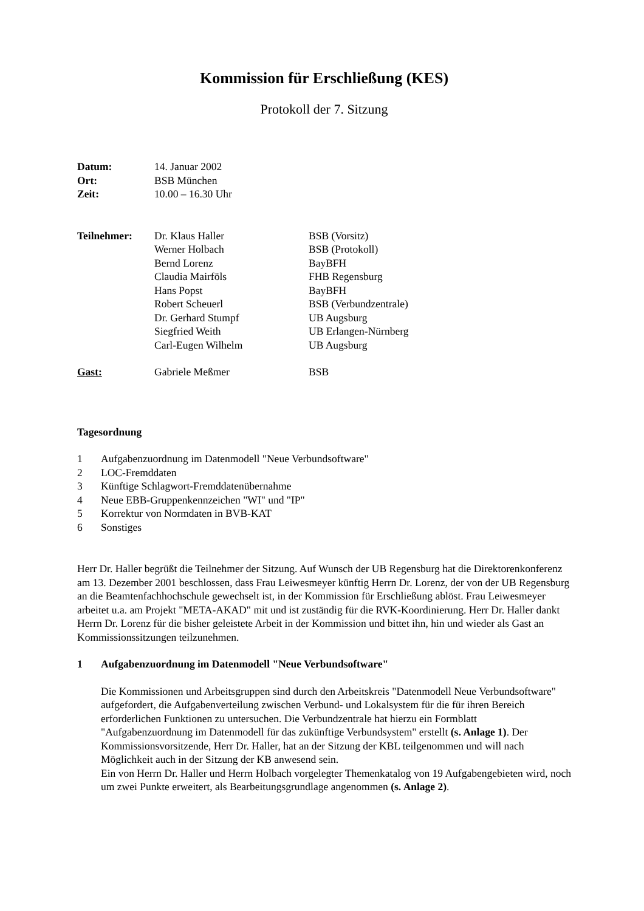Kommission für Erschließung (KES)
Protokoll der 7. Sitzung
| Datum: | 14. Januar 2002 |
| Ort: | BSB München |
| Zeit: | 10.00 – 16.30 Uhr |
| Teilnehmer: | Dr. Klaus Haller | BSB (Vorsitz) |
| | Werner Holbach | BSB (Protokoll) |
| | Bernd Lorenz | BayBFH |
| | Claudia Mairföls | FHB Regensburg |
| | Hans Popst | BayBFH |
| | Robert Scheuerl | BSB (Verbundzentrale) |
| | Dr. Gerhard Stumpf | UB Augsburg |
| | Siegfried Weith | UB Erlangen-Nürnberg |
| | Carl-Eugen Wilhelm | UB Augsburg |
| Gast: | Gabriele Meßmer | BSB |
Tagesordnung
| 1 | Aufgabenzuordnung im Datenmodell "Neue Verbundsoftware" |
| 2 | LOC-Fremddaten |
| 3 | Künftige Schlagwort-Fremddatenübernahme |
| 4 | Neue EBB-Gruppenkennzeichen "WI" und "IP" |
| 5 | Korrektur von Normdaten in BVB-KAT |
| 6 | Sonstiges |
Herr Dr. Haller begrüßt die Teilnehmer der Sitzung. Auf Wunsch der UB Regensburg hat die Direktorenkonferenz am 13. Dezember 2001 beschlossen, dass Frau Leiwesmeyer künftig Herrn Dr. Lorenz, der von der UB Regensburg an die Beamtenfachhochschule gewechselt ist, in der Kommission für Erschließung ablöst. Frau Leiwesmeyer arbeitet u.a. am Projekt "META-AKAD" mit und ist zuständig für die RVK-Koordinierung. Herr Dr. Haller dankt Herrn Dr. Lorenz für die bisher geleistete Arbeit in der Kommission und bittet ihn, hin und wieder als Gast an Kommissionssitzungen teilzunehmen.
1 Aufgabenzuordnung im Datenmodell "Neue Verbundsoftware"
Die Kommissionen und Arbeitsgruppen sind durch den Arbeitskreis "Datenmodell Neue Verbundsoftware" aufgefordert, die Aufgabenverteilung zwischen Verbund- und Lokalsystem für die für ihren Bereich erforderlichen Funktionen zu untersuchen. Die Verbundzentrale hat hierzu ein Formblatt "Aufgabenzuordnung im Datenmodell für das zukünftige Verbundsystem" erstellt (s. Anlage 1). Der Kommissionsvorsitzende, Herr Dr. Haller, hat an der Sitzung der KBL teilgenommen und will nach Möglichkeit auch in der Sitzung der KB anwesend sein.
Ein von Herrn Dr. Haller und Herrn Holbach vorgelegter Themenkatalog von 19 Aufgabengebieten wird, noch um zwei Punkte erweitert, als Bearbeitungsgrundlage angenommen (s. Anlage 2).